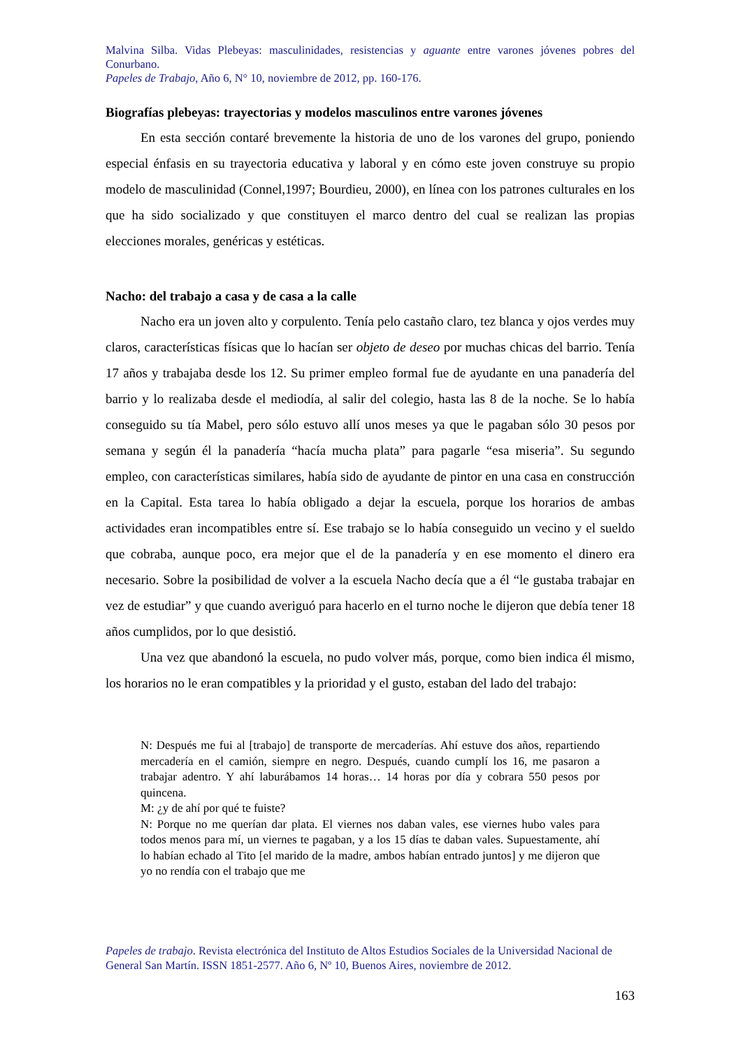Malvina Silba. Vidas Plebeyas: masculinidades, resistencias y aguante entre varones jóvenes pobres del Conurbano.
Papeles de Trabajo, Año 6, N° 10, noviembre de 2012, pp. 160-176.
Biografías plebeyas: trayectorias y modelos masculinos entre varones jóvenes
En esta sección contaré brevemente la historia de uno de los varones del grupo, poniendo especial énfasis en su trayectoria educativa y laboral y en cómo este joven construye su propio modelo de masculinidad (Connel,1997; Bourdieu, 2000), en línea con los patrones culturales en los que ha sido socializado y que constituyen el marco dentro del cual se realizan las propias elecciones morales, genéricas y estéticas.
Nacho: del trabajo a casa y de casa a la calle
Nacho era un joven alto y corpulento. Tenía pelo castaño claro, tez blanca y ojos verdes muy claros, características físicas que lo hacían ser objeto de deseo por muchas chicas del barrio. Tenía 17 años y trabajaba desde los 12. Su primer empleo formal fue de ayudante en una panadería del barrio y lo realizaba desde el mediodía, al salir del colegio, hasta las 8 de la noche. Se lo había conseguido su tía Mabel, pero sólo estuvo allí unos meses ya que le pagaban sólo 30 pesos por semana y según él la panadería “hacía mucha plata” para pagarle “esa miseria”. Su segundo empleo, con características similares, había sido de ayudante de pintor en una casa en construcción en la Capital. Esta tarea lo había obligado a dejar la escuela, porque los horarios de ambas actividades eran incompatibles entre sí. Ese trabajo se lo había conseguido un vecino y el sueldo que cobraba, aunque poco, era mejor que el de la panadería y en ese momento el dinero era necesario. Sobre la posibilidad de volver a la escuela Nacho decía que a él “le gustaba trabajar en vez de estudiar” y que cuando averiguó para hacerlo en el turno noche le dijeron que debía tener 18 años cumplidos, por lo que desistió.
Una vez que abandonó la escuela, no pudo volver más, porque, como bien indica él mismo, los horarios no le eran compatibles y la prioridad y el gusto, estaban del lado del trabajo:
N: Después me fui al [trabajo] de transporte de mercaderías. Ahí estuve dos años, repartiendo mercadería en el camión, siempre en negro. Después, cuando cumplí los 16, me pasaron a trabajar adentro. Y ahí laburábamos 14 horas… 14 horas por día y cobrara 550 pesos por quincena.
M: ¿y de ahí por qué te fuiste?
N: Porque no me querían dar plata. El viernes nos daban vales, ese viernes hubo vales para todos menos para mí, un viernes te pagaban, y a los 15 días te daban vales. Supuestamente, ahí lo habían echado al Tito [el marido de la madre, ambos habían entrado juntos] y me dijeron que yo no rendía con el trabajo que me
Papeles de trabajo. Revista electrónica del Instituto de Altos Estudios Sociales de la Universidad Nacional de General San Martín. ISSN 1851-2577. Año 6, Nº 10, Buenos Aires, noviembre de 2012.
163